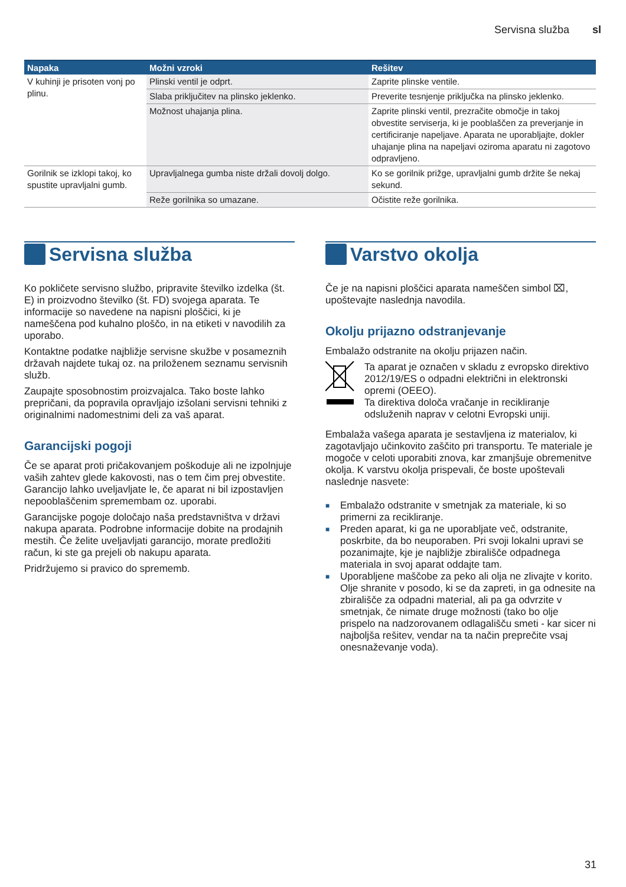Servisna služba sl
| Napaka | Možni vzroki | Rešitev |
| --- | --- | --- |
| V kuhinji je prisoten vonj po plinu. | Plinski ventil je odprt. | Zaprite plinske ventile. |
| | Slaba priključitev na plinsko jeklenko. | Preverite tesnjenje priključka na plinsko jeklenko. |
| | Možnost uhajanja plina. | Zaprite plinski ventil, prezračite območje in takoj obvestite serviserja, ki je pooblaščen za preverjanje in certificiranje napeljave. Aparata ne uporabljajte, dokler uhajanje plina na napeljavi oziroma aparatu ni zagotovo odpravljeno. |
| Gorilnik se izklopi takoj, ko spustite upravljalni gumb. | Upravljalnega gumba niste držali dovolj dolgo. | Ko se gorilnik prižge, upravljalni gumb držite še nekaj sekund. |
| | Reže gorilnika so umazane. | Očistite reže gorilnika. |
Servisna služba
Ko pokličete servisno službo, pripravite številko izdelka (št. E) in proizvodno številko (št. FD) svojega aparata. Te informacije so navedene na napisni ploščici, ki je nameščena pod kuhalno ploščo, in na etiketi v navodilih za uporabo.
Kontaktne podatke najbližje servisne skužbe v posameznih državah najdete tukaj oz. na priloženem seznamu servisnih služb.
Zaupajte sposobnostim proizvajalca. Tako boste lahko prepričani, da popravila opravljajo izšolani servisni tehniki z originalnimi nadomestnimi deli za vaš aparat.
Garancijski pogoji
Če se aparat proti pričakovanjem poškoduje ali ne izpolnjuje vaših zahtev glede kakovosti, nas o tem čim prej obvestite. Garancijo lahko uveljavljate le, če aparat ni bil izpostavljen nepooblaščenim spremembam oz. uporabi.
Garancijske pogoje določajo naša predstavništva v državi nakupa aparata. Podrobne informacije dobite na prodajnih mestih. Če želite uveljavljati garancijo, morate predložiti račun, ki ste ga prejeli ob nakupu aparata.
Pridržujemo si pravico do sprememb.
Varstvo okolja
Če je na napisni ploščici aparata nameščen simbol ⌧, upoštevajte naslednja navodila.
Okolju prijazno odstranjevanje
Embalažo odstranite na okolju prijazen način.
Ta aparat je označen v skladu z evropsko direktivo 2012/19/ES o odpadni električni in elektronski opremi (OEEO).
Ta direktiva določa vračanje in recikliranje odsluženih naprav v celotni Evropski uniji.
Embalaža vašega aparata je sestavljena iz materialov, ki zagotavljajo učinkovito zaščito pri transportu. Te materiale je mogoče v celoti uporabiti znova, kar zmanjšuje obremenitve okolja. K varstvu okolja prispevali, če boste upoštevali naslednje nasvete:
■ Embalažo odstranite v smetnjak za materiale, ki so primerni za recikliranje.
■ Preden aparat, ki ga ne uporabljate več, odstranite, poskrbite, da bo neuporaben. Pri svoji lokalni upravi se pozanimajte, kje je najbližje zbirališče odpadnega materiala in svoj aparat oddajte tam.
■ Uporabljene maščobe za peko ali olja ne zlivajte v korito. Olje shranite v posodo, ki se da zapreti, in ga odnesite na zbirališče za odpadni material, ali pa ga odvrzite v smetnjak, če nimate druge možnosti (tako bo olje prispelo na nadzorovanem odlagališču smeti - kar sicer ni najboljša rešitev, vendar na ta način preprečite vsaj onesnaževanje voda).
31